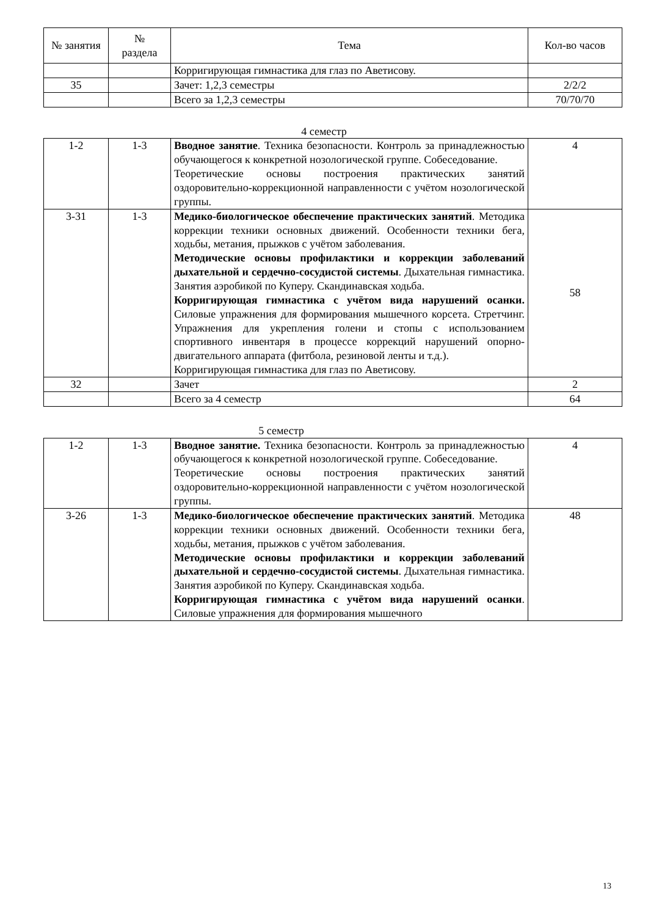| № занятия | № раздела | Тема | Кол-во часов |
| --- | --- | --- | --- |
| | | Корригирующая гимнастика для глаз по Аветисову. | |
| 35 | | Зачет: 1,2,3 семестры | 2/2/2 |
| | | Всего за 1,2,3 семестры | 70/70/70 |
4 семестр
| 1-2 | 1-3 | Вводное занятие . Техника безопасности. Контроль за принадлежностью обучающегося к конкретной нозологической группе. Собеседование. Теоретические основы построения практических занятий оздоровительно-коррекционной направленности с учётом нозологической группы. | 4 |
| 3-31 | 1-3 | Медико-биологическое обеспечение практических занятий . Методика коррекции техники основных движений. Особенности техники бега, ходьбы, метания, прыжков с учётом заболевания. Методические основы профилактики и коррекции заболеваний дыхательной и сердечно-сосудистой системы . Дыхательная гимнастика. Занятия аэробикой по Куперу. Скандинавская ходьба. Корригирующая гимнастика с учётом вида нарушений осанки. Силовые упражнения для формирования мышечного корсета. Стретчинг. Упражнения для укрепления голени и стопы с использованием спортивного инвентаря в процессе коррекций нарушений опорно-двигательного аппарата (фитбола, резиновой ленты и т.д.). Корригирующая гимнастика для глаз по Аветисову. | 58 |
| 32 | | Зачет | 2 |
| | | Всего за 4 семестр | 64 |
5 семестр
| 1-2 | 1-3 | Вводное занятие. Техника безопасности. Контроль за принадлежностью обучающегося к конкретной нозологической группе. Собеседование. Теоретические основы построения практических занятий оздоровительно-коррекционной направленности с учётом нозологической группы. | 4 |
| 3-26 | 1-3 | Медико-биологическое обеспечение практических занятий . Методика коррекции техники основных движений. Особенности техники бега, ходьбы, метания, прыжков с учётом заболевания. Методические основы профилактики и коррекции заболеваний дыхательной и сердечно-сосудистой системы . Дыхательная гимнастика. Занятия аэробикой по Куперу. Скандинавская ходьба. Корригирующая гимнастика с учётом вида нарушений осанки . Силовые упражнения для формирования мышечного | 48 |
13